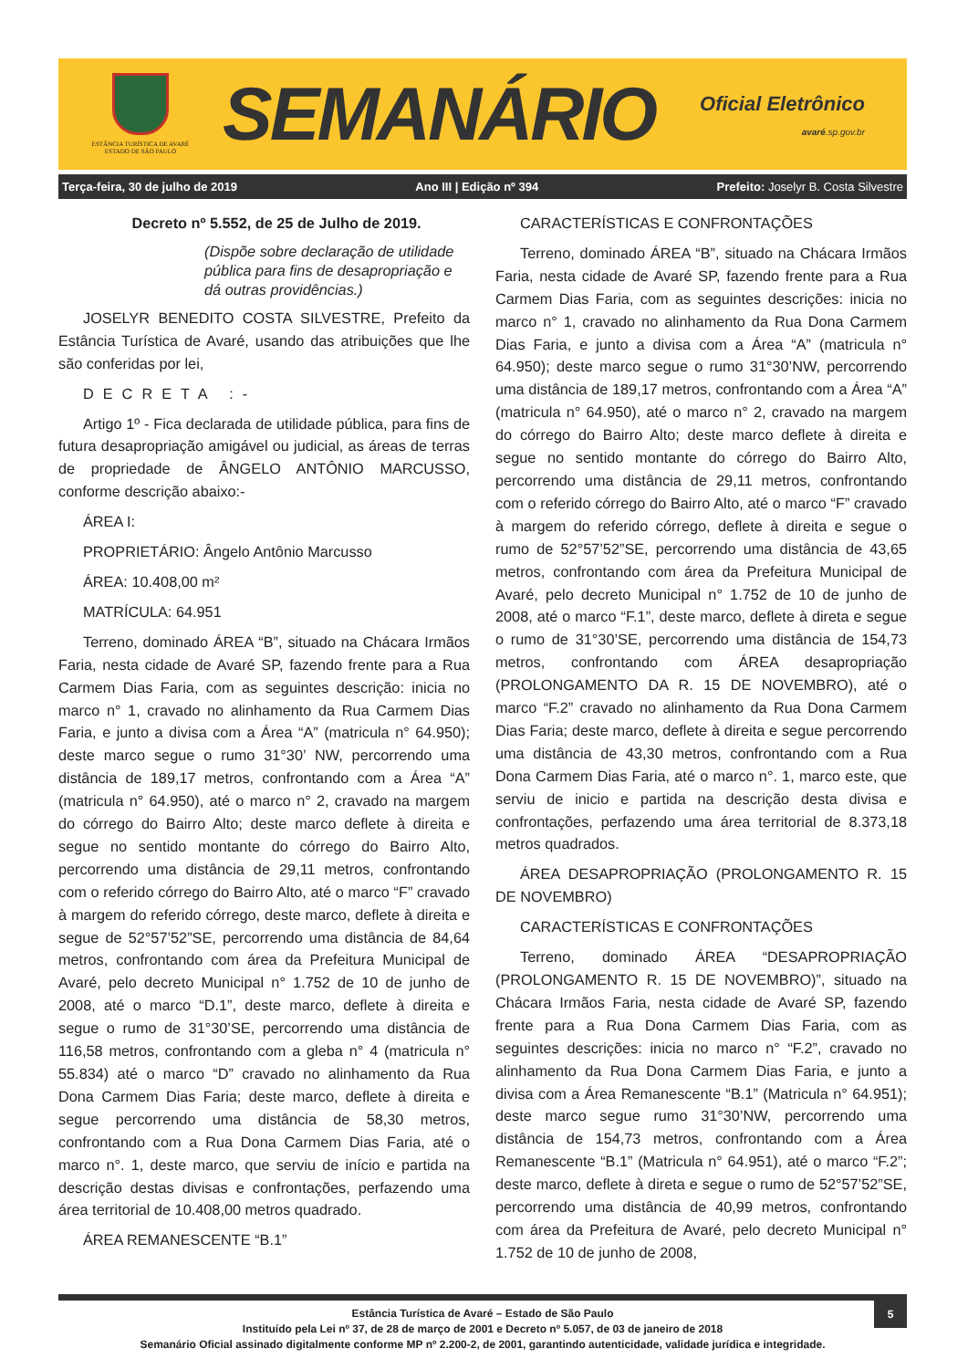ESTÂNCIA TURÍSTICA DE AVARÉ
ESTADO DE SÃO PAULO
SEMANÁRIO
Oficial Eletrônico
avaré.sp.gov.br
Terça-feira, 30 de julho de 2019 Ano III | Edição nº 394 Prefeito: Joselyr B. Costa Silvestre
Decreto nº 5.552, de 25 de Julho de 2019.
(Dispõe sobre declaração de utilidade pública para fins de desapropriação e dá outras providências.)
JOSELYR BENEDITO COSTA SILVESTRE, Prefeito da Estância Turística de Avaré, usando das atribuições que lhe são conferidas por lei,
DECRETA :-
Artigo 1º - Fica declarada de utilidade pública, para fins de futura desapropriação amigável ou judicial, as áreas de terras de propriedade de ÂNGELO ANTÔNIO MARCUSSO, conforme descrição abaixo:-
ÁREA I:
PROPRIETÁRIO: Ângelo Antônio Marcusso
ÁREA: 10.408,00 m²
MATRÍCULA: 64.951
Terreno, dominado ÁREA “B”, situado na Chácara Irmãos Faria, nesta cidade de Avaré SP, fazendo frente para a Rua Carmem Dias Faria, com as seguintes descrição: inicia no marco n° 1, cravado no alinhamento da Rua Carmem Dias Faria, e junto a divisa com a Área “A” (matricula n° 64.950); deste marco segue o rumo 31°30’ NW, percorrendo uma distância de 189,17 metros, confrontando com a Área “A” (matricula n° 64.950), até o marco n° 2, cravado na margem do córrego do Bairro Alto; deste marco deflete à direita e segue no sentido montante do córrego do Bairro Alto, percorrendo uma distância de 29,11 metros, confrontando com o referido córrego do Bairro Alto, até o marco “F” cravado à margem do referido córrego, deste marco, deflete à direita e segue de 52°57’52”SE, percorrendo uma distância de 84,64 metros, confrontando com área da Prefeitura Municipal de Avaré, pelo decreto Municipal n° 1.752 de 10 de junho de 2008, até o marco “D.1”, deste marco, deflete à direita e segue o rumo de 31°30’SE, percorrendo uma distância de 116,58 metros, confrontando com a gleba n° 4 (matricula n° 55.834) até o marco “D” cravado no alinhamento da Rua Dona Carmem Dias Faria; deste marco, deflete à direita e segue percorrendo uma distância de 58,30 metros, confrontando com a Rua Dona Carmem Dias Faria, até o marco n°. 1, deste marco, que serviu de início e partida na descrição destas divisas e confrontações, perfazendo uma área territorial de 10.408,00 metros quadrado.
ÁREA REMANESCENTE “B.1”
CARACTERÍSTICAS E CONFRONTAÇÕES
Terreno, dominado ÁREA “B”, situado na Chácara Irmãos Faria, nesta cidade de Avaré SP, fazendo frente para a Rua Carmem Dias Faria, com as seguintes descrições: inicia no marco n° 1, cravado no alinhamento da Rua Dona Carmem Dias Faria, e junto a divisa com a Área “A” (matricula n° 64.950); deste marco segue o rumo 31°30’NW, percorrendo uma distância de 189,17 metros, confrontando com a Área “A” (matricula n° 64.950), até o marco n° 2, cravado na margem do córrego do Bairro Alto; deste marco deflete à direita e segue no sentido montante do córrego do Bairro Alto, percorrendo uma distância de 29,11 metros, confrontando com o referido córrego do Bairro Alto, até o marco “F” cravado à margem do referido córrego, deflete à direita e segue o rumo de 52°57’52”SE, percorrendo uma distância de 43,65 metros, confrontando com área da Prefeitura Municipal de Avaré, pelo decreto Municipal n° 1.752 de 10 de junho de 2008, até o marco “F.1”, deste marco, deflete à direta e segue o rumo de 31°30’SE, percorrendo uma distância de 154,73 metros, confrontando com ÁREA desapropriação (PROLONGAMENTO DA R. 15 DE NOVEMBRO), até o marco “F.2” cravado no alinhamento da Rua Dona Carmem Dias Faria; deste marco, deflete à direita e segue percorrendo uma distância de 43,30 metros, confrontando com a Rua Dona Carmem Dias Faria, até o marco n°. 1, marco este, que serviu de inicio e partida na descrição desta divisa e confrontações, perfazendo uma área territorial de 8.373,18 metros quadrados.
ÁREA DESAPROPRIAÇÃO (PROLONGAMENTO R. 15 DE NOVEMBRO)
CARACTERÍSTICAS E CONFRONTAÇÕES
Terreno, dominado ÁREA “DESAPROPRIAÇÃO (PROLONGAMENTO R. 15 DE NOVEMBRO)”, situado na Chácara Irmãos Faria, nesta cidade de Avaré SP, fazendo frente para a Rua Dona Carmem Dias Faria, com as seguintes descrições: inicia no marco n° “F.2”, cravado no alinhamento da Rua Dona Carmem Dias Faria, e junto a divisa com a Área Remanescente “B.1” (Matricula n° 64.951); deste marco segue rumo 31°30’NW, percorrendo uma distância de 154,73 metros, confrontando com a Área Remanescente “B.1” (Matricula n° 64.951), até o marco “F.2”; deste marco, deflete à direta e segue o rumo de 52°57’52”SE, percorrendo uma distância de 40,99 metros, confrontando com área da Prefeitura de Avaré, pelo decreto Municipal n° 1.752 de 10 de junho de 2008,
5
Estância Turística de Avaré – Estado de São Paulo
Instituído pela Lei nº 37, de 28 de março de 2001 e Decreto nº 5.057, de 03 de janeiro de 2018
Semanário Oficial assinado digitalmente conforme MP nº 2.200-2, de 2001, garantindo autenticidade, validade jurídica e integridade.